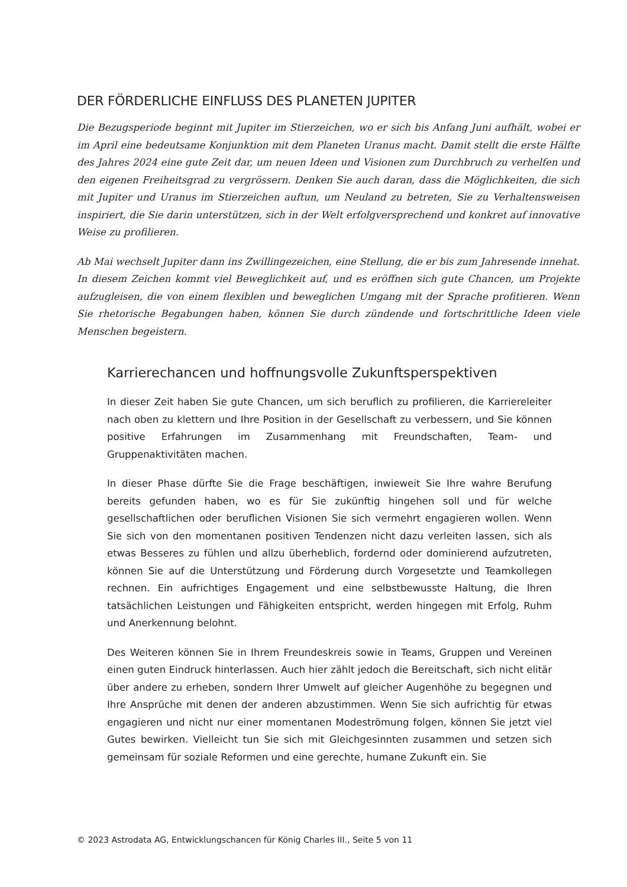DER FÖRDERLICHE EINFLUSS DES PLANETEN JUPITER
Die Bezugsperiode beginnt mit Jupiter im Stierzeichen, wo er sich bis Anfang Juni aufhält, wobei er im April eine bedeutsame Konjunktion mit dem Planeten Uranus macht. Damit stellt die erste Hälfte des Jahres 2024 eine gute Zeit dar, um neuen Ideen und Visionen zum Durchbruch zu verhelfen und den eigenen Freiheitsgrad zu vergrössern. Denken Sie auch daran, dass die Möglichkeiten, die sich mit Jupiter und Uranus im Stierzeichen auftun, um Neuland zu betreten, Sie zu Verhaltensweisen inspiriert, die Sie darin unterstützen, sich in der Welt erfolgversprechend und konkret auf innovative Weise zu profilieren.
Ab Mai wechselt Jupiter dann ins Zwillingezeichen, eine Stellung, die er bis zum Jahresende innehat. In diesem Zeichen kommt viel Beweglichkeit auf, und es eröffnen sich gute Chancen, um Projekte aufzugleisen, die von einem flexiblen und beweglichen Umgang mit der Sprache profitieren. Wenn Sie rhetorische Begabungen haben, können Sie durch zündende und fortschrittliche Ideen viele Menschen begeistern.
Karrierechancen und hoffnungsvolle Zukunftsperspektiven
In dieser Zeit haben Sie gute Chancen, um sich beruflich zu profilieren, die Karriereleiter nach oben zu klettern und Ihre Position in der Gesellschaft zu verbessern, und Sie können positive Erfahrungen im Zusammenhang mit Freundschaften, Team- und Gruppenaktivitäten machen.
In dieser Phase dürfte Sie die Frage beschäftigen, inwieweit Sie Ihre wahre Berufung bereits gefunden haben, wo es für Sie zukünftig hingehen soll und für welche gesellschaftlichen oder beruflichen Visionen Sie sich vermehrt engagieren wollen. Wenn Sie sich von den momentanen positiven Tendenzen nicht dazu verleiten lassen, sich als etwas Besseres zu fühlen und allzu überheblich, fordernd oder dominierend aufzutreten, können Sie auf die Unterstützung und Förderung durch Vorgesetzte und Teamkollegen rechnen. Ein aufrichtiges Engagement und eine selbstbewusste Haltung, die Ihren tatsächlichen Leistungen und Fähigkeiten entspricht, werden hingegen mit Erfolg, Ruhm und Anerkennung belohnt.
Des Weiteren können Sie in Ihrem Freundeskreis sowie in Teams, Gruppen und Vereinen einen guten Eindruck hinterlassen. Auch hier zählt jedoch die Bereitschaft, sich nicht elitär über andere zu erheben, sondern Ihrer Umwelt auf gleicher Augenhöhe zu begegnen und Ihre Ansprüche mit denen der anderen abzustimmen. Wenn Sie sich aufrichtig für etwas engagieren und nicht nur einer momentanen Modeströmung folgen, können Sie jetzt viel Gutes bewirken. Vielleicht tun Sie sich mit Gleichgesinnten zusammen und setzen sich gemeinsam für soziale Reformen und eine gerechte, humane Zukunft ein. Sie
© 2023 Astrodata AG, Entwicklungschancen für König Charles III., Seite 5 von 11